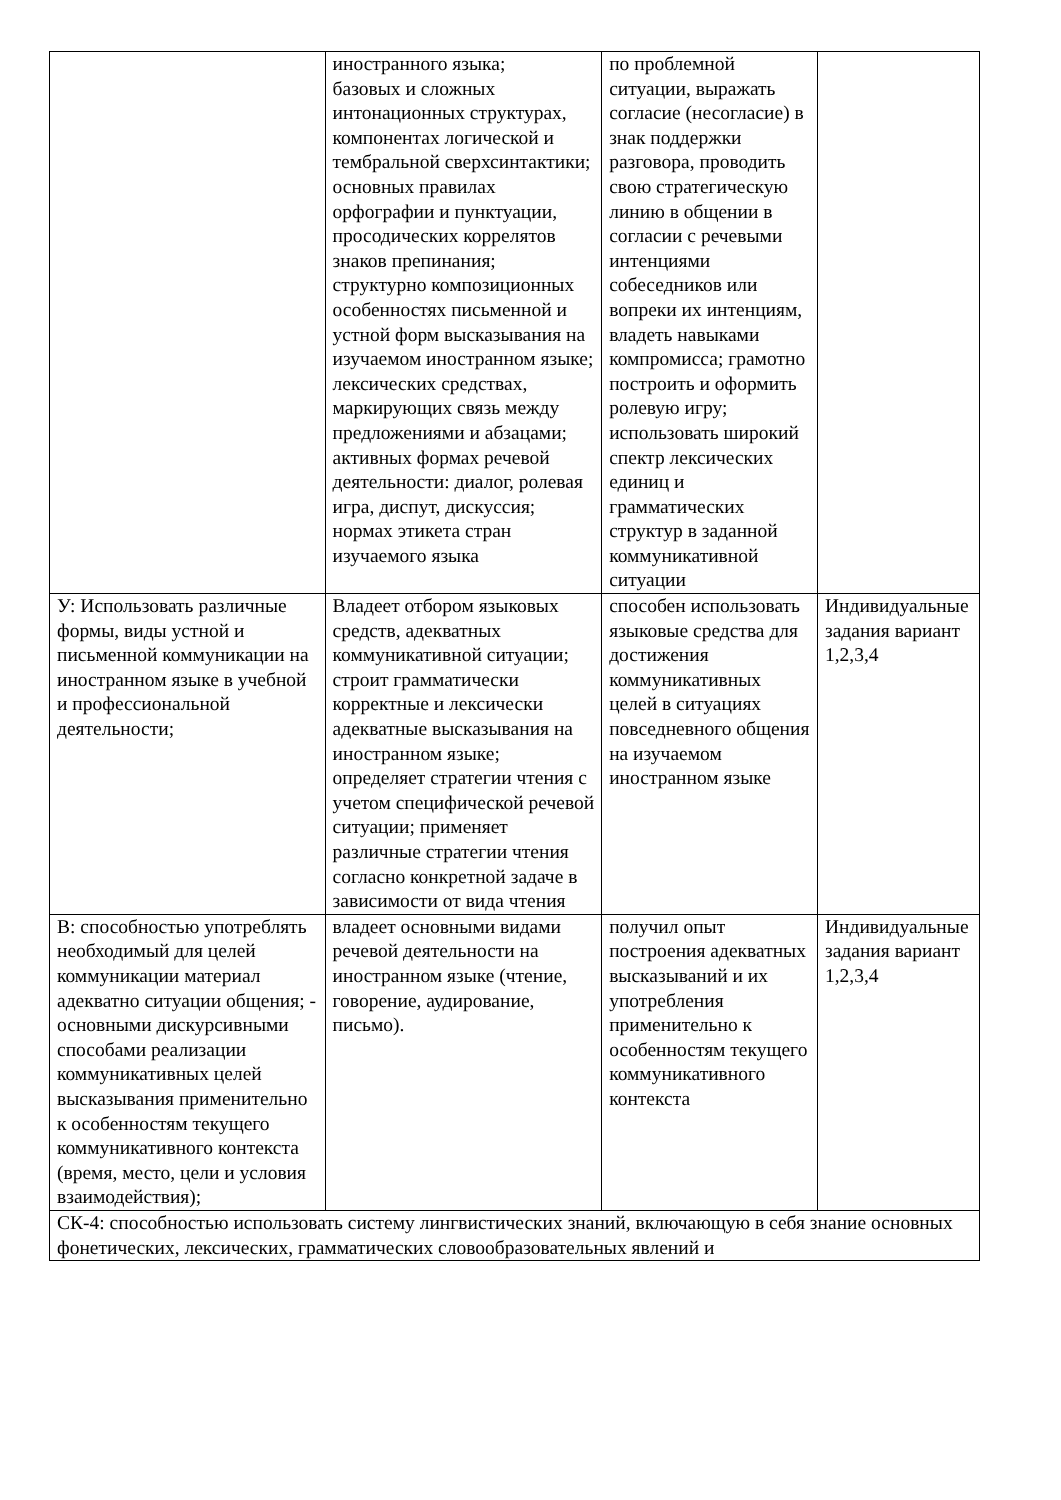| | иностранного языка; базовых и сложных интонационных структурах, компонентах логической и тембральной сверхсинтактики; основных правилах орфографии и пунктуации, просодических коррелятов знаков препинания; структурно композиционных особенностях письменной и устной форм высказывания на изучаемом иностранном языке; лексических средствах, маркирующих связь между предложениями и абзацами; активных формах речевой деятельности: диалог, ролевая игра, диспут, дискуссия; нормах этикета стран изучаемого языка | по проблемной ситуации, выражать согласие (несогласие) в знак поддержки разговора, проводить свою стратегическую линию в общении в согласии с речевыми интенциями собеседников или вопреки их интенциям, владеть навыками компромисса; грамотно построить и оформить ролевую игру; использовать широкий спектр лексических единиц и грамматических структур в заданной коммуникативной ситуации | |
| У: Использовать различные формы, виды устной и письменной коммуникации на иностранном языке в учебной и профессиональной деятельности; | Владеет отбором языковых средств, адекватных коммуникативной ситуации; строит грамматически корректные и лексически адекватные высказывания на иностранном языке; определяет стратегии чтения с учетом специфической речевой ситуации; применяет различные стратегии чтения согласно конкретной задаче в зависимости от вида чтения | способен использовать языковые средства для достижения коммуникативных целей в ситуациях повседневного общения на изучаемом иностранном языке | Индивидуальные задания вариант 1,2,3,4 |
| В: способностью употреблять необходимый для целей коммуникации материал адекватно ситуации общения; - основными дискурсивными способами реализации коммуникативных целей высказывания применительно к особенностям текущего коммуникативного контекста (время, место, цели и условия взаимодействия); | владеет основными видами речевой деятельности на иностранном языке (чтение, говорение, аудирование, письмо). | получил опыт построения адекватных высказываний и их употребления применительно к особенностям текущего коммуникативного контекста | Индивидуальные задания вариант 1,2,3,4 |
| СК-4: способностью использовать систему лингвистических знаний, включающую в себя знание основных фонетических, лексических, грамматических словообразовательных явлений и | | | |